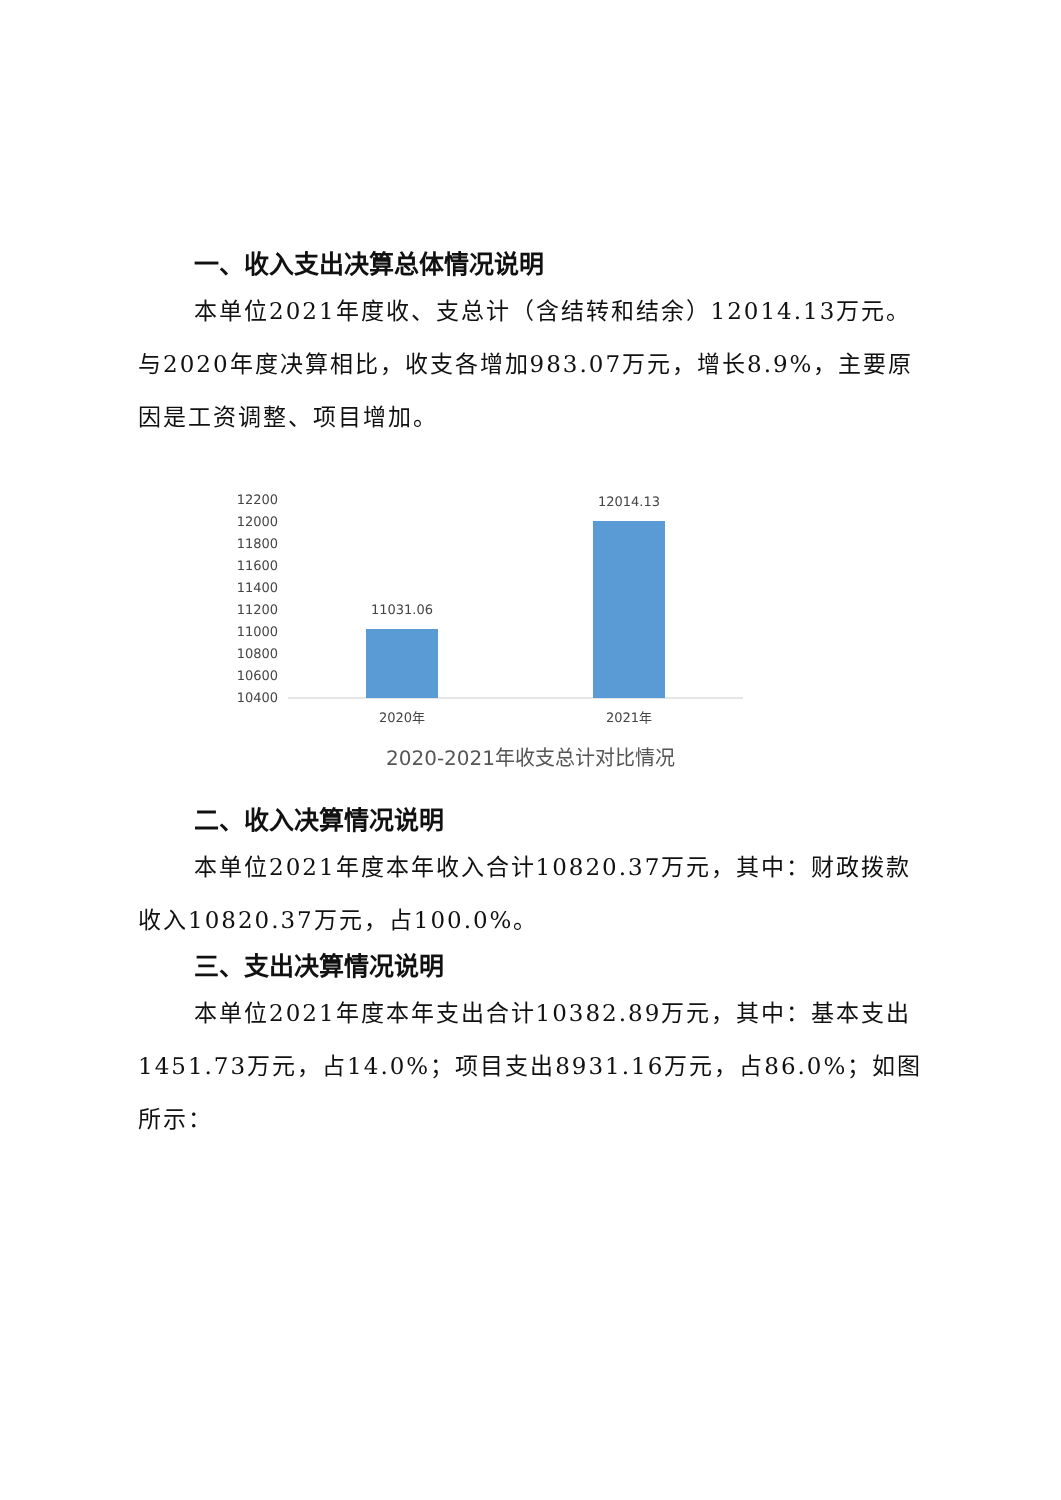一、收入支出决算总体情况说明
本单位2021年度收、支总计（含结转和结余）12014.13万元。与2020年度决算相比，收支各增加983.07万元，增长8.9%，主要原因是工资调整、项目增加。
12200
12000
11800
11600
11400
11200
11000
10800
10600
10400
11031.06
12014.13
2020年
2021年
2020-2021年收支总计对比情况
二、收入决算情况说明
本单位2021年度本年收入合计10820.37万元，其中：财政拨款收入10820.37万元，占100.0%。
三、支出决算情况说明
本单位2021年度本年支出合计10382.89万元，其中：基本支出1451.73万元，占14.0%；项目支出8931.16万元，占86.0%；如图所示：